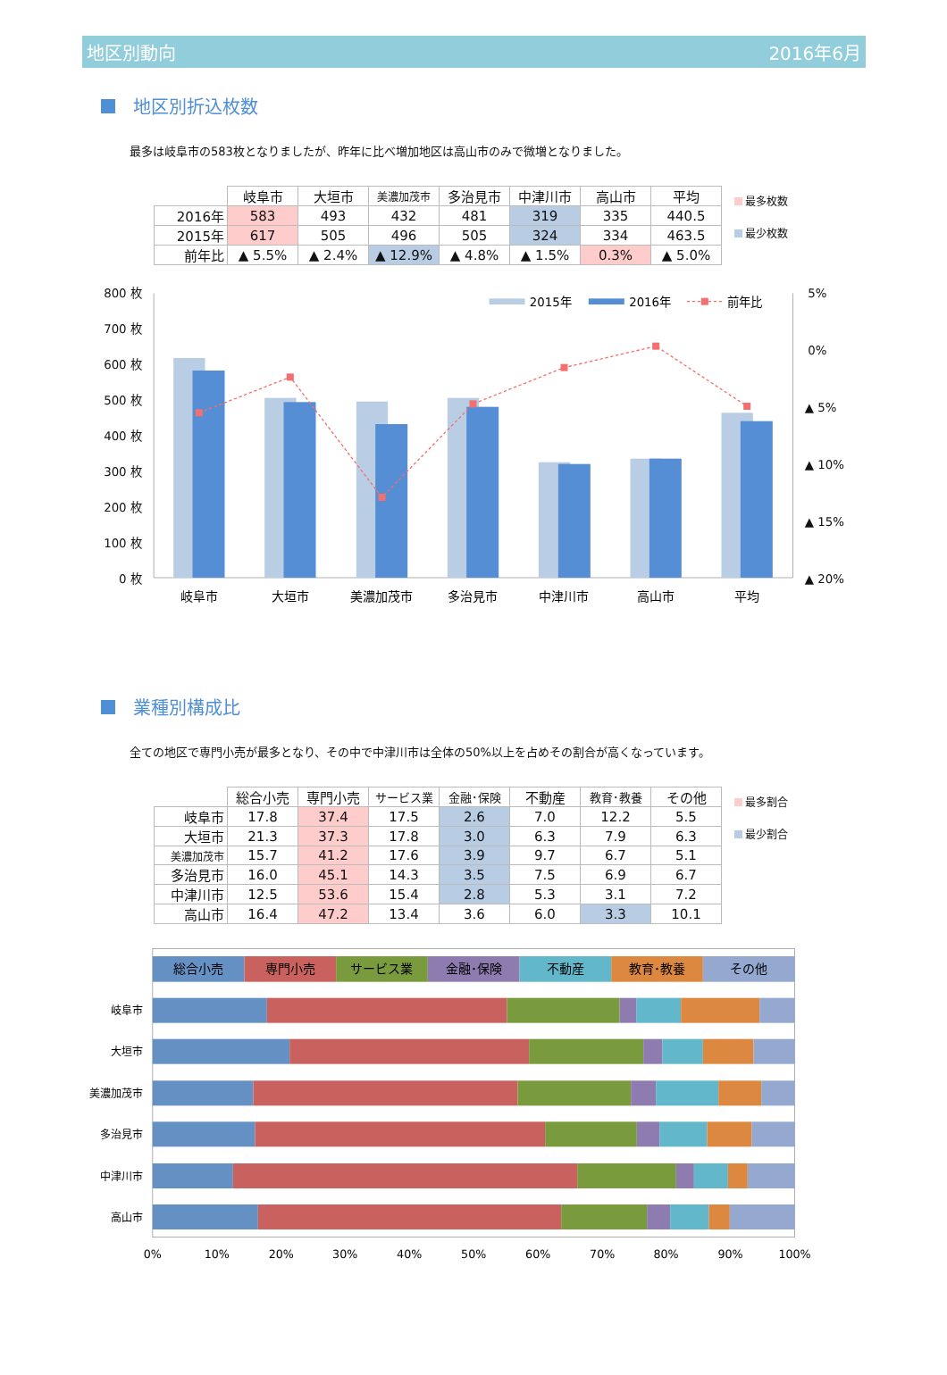地区別動向 2016年6月
地区別折込枚数
最多は岐阜市の583枚となりましたが、昨年に比べ増加地区は高山市のみで微増となりました。
| | 岐阜市 | 大垣市 | 美濃加茂市 | 多治見市 | 中津川市 | 高山市 | 平均 |
| --- | --- | --- | --- | --- | --- | --- | --- |
| 2016年 | 583 | 493 | 432 | 481 | 319 | 335 | 440.5 |
| 2015年 | 617 | 505 | 496 | 505 | 324 | 334 | 463.5 |
| 前年比 | ▲ 5.5% | ▲ 2.4% | ▲ 12.9% | ▲ 4.8% | ▲ 1.5% | 0.3% | ▲ 5.0% |
最多枚数
最少枚数
800 枚
700 枚
600 枚
500 枚
400 枚
300 枚
200 枚
100 枚
0 枚
5%
0%
▲ 5%
▲ 10%
▲ 15%
▲ 20%
2015年
2016年
前年比
岐阜市
大垣市
美濃加茂市
多治見市
中津川市
高山市
平均
業種別構成比
全ての地区で専門小売が最多となり、その中で中津川市は全体の50%以上を占めその割合が高くなっています。
| | 総合小売 | 専門小売 | サービス業 | 金融･保険 | 不動産 | 教育･教養 | その他 |
| --- | --- | --- | --- | --- | --- | --- | --- |
| 岐阜市 | 17.8 | 37.4 | 17.5 | 2.6 | 7.0 | 12.2 | 5.5 |
| 大垣市 | 21.3 | 37.3 | 17.8 | 3.0 | 6.3 | 7.9 | 6.3 |
| 美濃加茂市 | 15.7 | 41.2 | 17.6 | 3.9 | 9.7 | 6.7 | 5.1 |
| 多治見市 | 16.0 | 45.1 | 14.3 | 3.5 | 7.5 | 6.9 | 6.7 |
| 中津川市 | 12.5 | 53.6 | 15.4 | 2.8 | 5.3 | 3.1 | 7.2 |
| 高山市 | 16.4 | 47.2 | 13.4 | 3.6 | 6.0 | 3.3 | 10.1 |
最多割合
最少割合
総合小売
専門小売
サービス業
金融･保険
不動産
教育･教養
その他
岐阜市
大垣市
美濃加茂市
多治見市
中津川市
高山市
0%
10%
20%
30%
40%
50%
60%
70%
80%
90%
100%